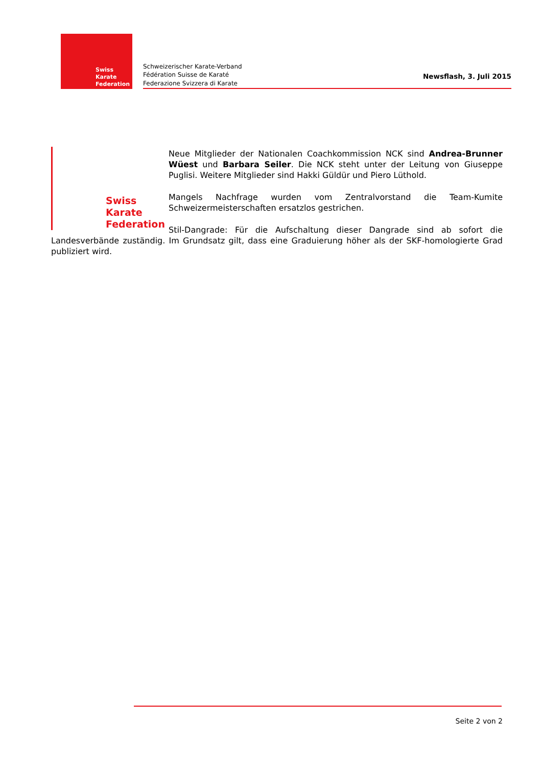Swiss Karate
Federation
Schweizerischer Karate-Verband
Fédération Suisse de Karaté
Federazione Svizzera di Karate
Newsflash, 3. Juli 2015
Swiss Karate
Federation
Neue Mitglieder der Nationalen Coachkommission NCK sind Andrea-Brunner Wüest und Barbara Seiler. Die NCK steht unter der Leitung von Giuseppe Puglisi. Weitere Mitglieder sind Hakki Güldür und Piero Lüthold.
Mangels Nachfrage wurden vom Zentralvorstand die Team-Kumite Schweizermeisterschaften ersatzlos gestrichen.
Stil-Dangrade: Für die Aufschaltung dieser Dangrade sind ab sofort die Landesverbände zuständig. Im Grundsatz gilt, dass eine Graduierung höher als der SKF-homologierte Grad publiziert wird.
Seite 2 von 2